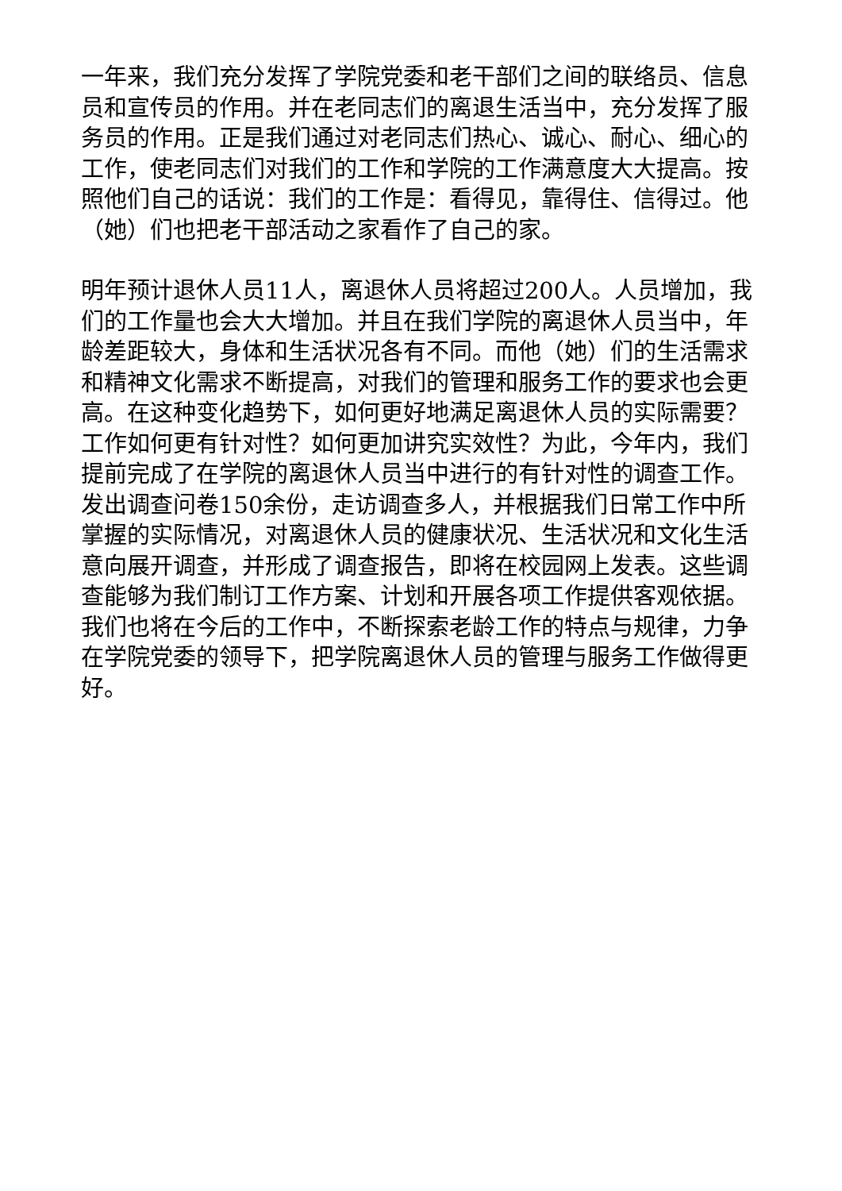一年来，我们充分发挥了学院党委和老干部们之间的联络员、信息员和宣传员的作用。并在老同志们的离退生活当中，充分发挥了服务员的作用。正是我们通过对老同志们热心、诚心、耐心、细心的工作，使老同志们对我们的工作和学院的工作满意度大大提高。按照他们自己的话说：我们的工作是：看得见，靠得住、信得过。他（她）们也把老干部活动之家看作了自己的家。
明年预计退休人员11人，离退休人员将超过200人。人员增加，我们的工作量也会大大增加。并且在我们学院的离退休人员当中，年龄差距较大，身体和生活状况各有不同。而他（她）们的生活需求和精神文化需求不断提高，对我们的管理和服务工作的要求也会更高。在这种变化趋势下，如何更好地满足离退休人员的实际需要？工作如何更有针对性？如何更加讲究实效性？为此，今年内，我们提前完成了在学院的离退休人员当中进行的有针对性的调查工作。发出调查问卷150余份，走访调查多人，并根据我们日常工作中所掌握的实际情况，对离退休人员的健康状况、生活状况和文化生活意向展开调查，并形成了调查报告，即将在校园网上发表。这些调查能够为我们制订工作方案、计划和开展各项工作提供客观依据。我们也将在今后的工作中，不断探索老龄工作的特点与规律，力争在学院党委的领导下，把学院离退休人员的管理与服务工作做得更好。